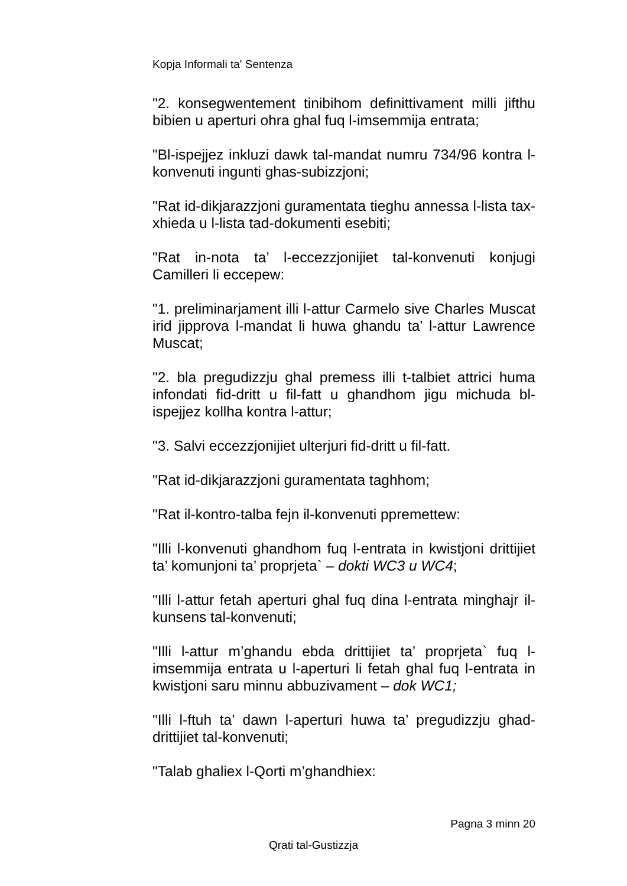Kopja Informali ta' Sentenza
"2. konsegwentement tinibihom definittivament milli jifthu bibien u aperturi ohra ghal fuq l-imsemmija entrata;
"Bl-ispejjez inkluzi dawk tal-mandat numru 734/96 kontra l-konvenuti ingunti ghas-subizzjoni;
"Rat id-dikjarazzjoni guramentata tieghu annessa l-lista tax-xhieda u l-lista tad-dokumenti esebiti;
"Rat in-nota ta’ l-eccezzjonijiet tal-konvenuti konjugi Camilleri li eccepew:
"1. preliminarjament illi l-attur Carmelo sive Charles Muscat irid jipprova l-mandat li huwa ghandu ta’ l-attur Lawrence Muscat;
"2. bla pregudizzju ghal premess illi t-talbiet attrici huma infondati fid-dritt u fil-fatt u ghandhom jigu michuda bl-ispejjez kollha kontra l-attur;
"3. Salvi eccezzjonijiet ulterjuri fid-dritt u fil-fatt.
"Rat id-dikjarazzjoni guramentata taghhom;
"Rat il-kontro-talba fejn il-konvenuti ppremettew:
"Illi l-konvenuti ghandhom fuq l-entrata in kwistjoni drittijiet ta’ komunjoni ta’ proprjeta` – dokti WC3 u WC4;
"Illi l-attur fetah aperturi ghal fuq dina l-entrata minghajr il-kunsens tal-konvenuti;
"Illi l-attur m’ghandu ebda drittijiet ta’ proprjeta` fuq l-imsemmija entrata u l-aperturi li fetah ghal fuq l-entrata in kwistjoni saru minnu abbuzivament – dok WC1;
"Illi l-ftuh ta’ dawn l-aperturi huwa ta’ pregudizzju ghad-drittijiet tal-konvenuti;
"Talab ghaliex l-Qorti m’ghandhiex:
Pagna 3 minn 20
Qrati tal-Gustizzja